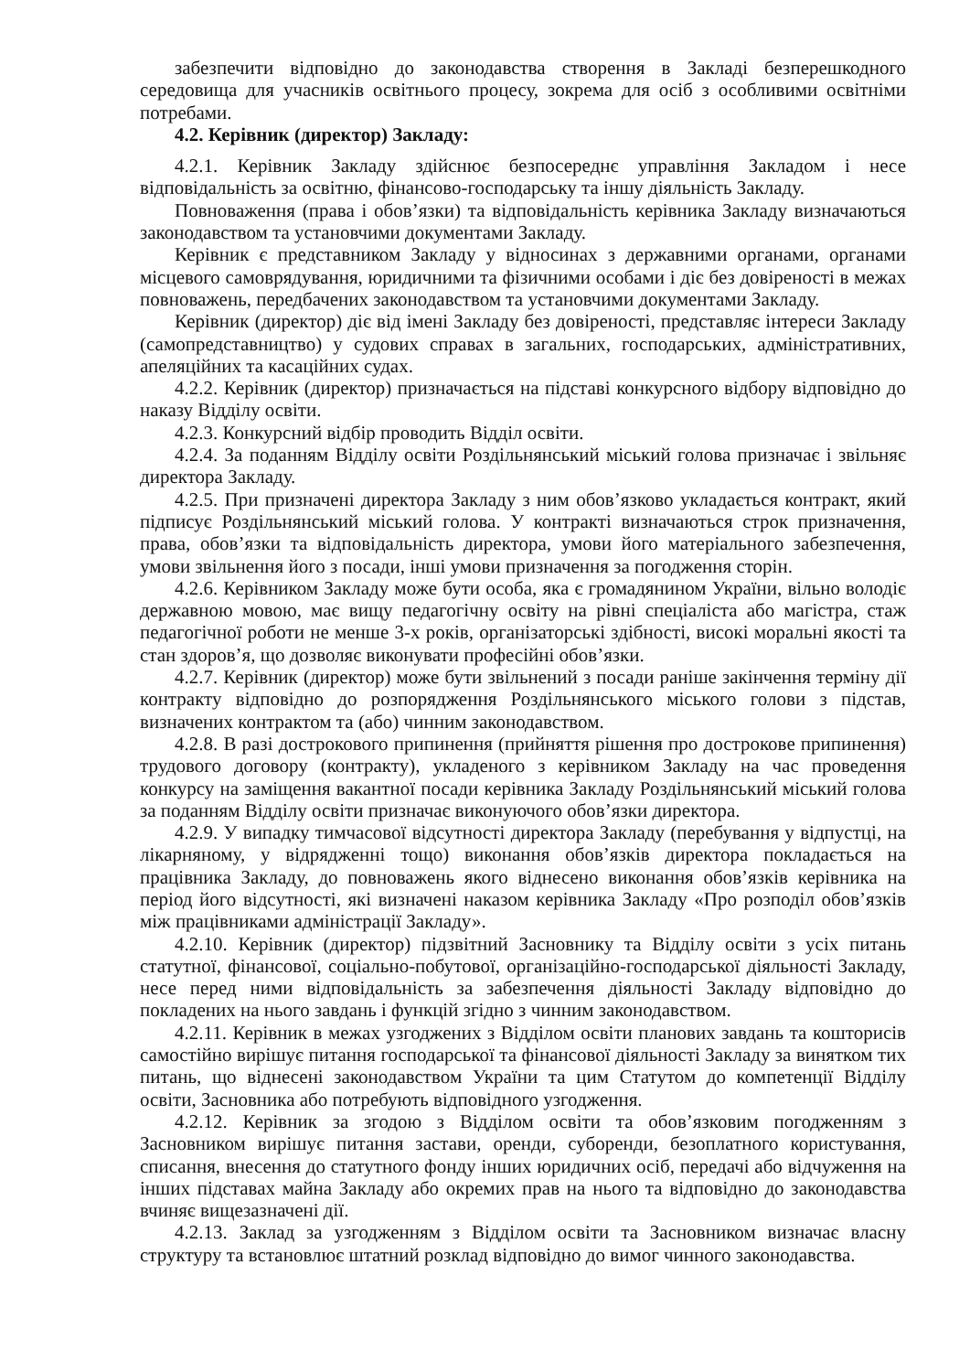забезпечити відповідно до законодавства створення в Закладі безперешкодного середовища для учасників освітнього процесу, зокрема для осіб з особливими освітніми потребами.
4.2. Керівник (директор) Закладу:
4.2.1. Керівник Закладу здійснює безпосереднє управління Закладом і несе відповідальність за освітню, фінансово-господарську та іншу діяльність Закладу.
Повноваження (права і обов’язки) та відповідальність керівника Закладу визначаються законодавством та установчими документами Закладу.
Керівник є представником Закладу у відносинах з державними органами, органами місцевого самоврядування, юридичними та фізичними особами і діє без довіреності в межах повноважень, передбачених законодавством та установчими документами Закладу.
Керівник (директор) діє від імені Закладу без довіреності, представляє інтереси Закладу (самопредставництво) у судових справах в загальних, господарських, адміністративних, апеляційних та касаційних судах.
4.2.2. Керівник (директор) призначається на підставі конкурсного відбору відповідно до наказу Відділу освіти.
4.2.3. Конкурсний відбір проводить Відділ освіти.
4.2.4. За поданням Відділу освіти Роздільнянський міський голова призначає і звільняє директора Закладу.
4.2.5. При призначені директора Закладу з ним обов’язково укладається контракт, який підписує Роздільнянський міський голова. У контракті визначаються строк призначення, права, обов’язки та відповідальність директора, умови його матеріального забезпечення, умови звільнення його з посади, інші умови призначення за погодження сторін.
4.2.6. Керівником Закладу може бути особа, яка є громадянином України, вільно володіє державною мовою, має вищу педагогічну освіту на рівні спеціаліста або магістра, стаж педагогічної роботи не менше 3-х років, організаторські здібності, високі моральні якості та стан здоров’я, що дозволяє виконувати професійні обов’язки.
4.2.7. Керівник (директор) може бути звільнений з посади раніше закінчення терміну дії контракту відповідно до розпорядження Роздільнянського міського голови з підстав, визначених контрактом та (або) чинним законодавством.
4.2.8. В разі дострокового припинення (прийняття рішення про дострокове припинення) трудового договору (контракту), укладеного з керівником Закладу на час проведення конкурсу на заміщення вакантної посади керівника Закладу Роздільнянський міський голова за поданням Відділу освіти призначає виконуючого обов’язки директора.
4.2.9. У випадку тимчасової відсутності директора Закладу (перебування у відпустці, на лікарняному, у відрядженні тощо) виконання обов’язків директора покладається на працівника Закладу, до повноважень якого віднесено виконання обов’язків керівника на період його відсутності, які визначені наказом керівника Закладу «Про розподіл обов’язків між працівниками адміністрації Закладу».
4.2.10. Керівник (директор) підзвітний Засновнику та Відділу освіти з усіх питань статутної, фінансової, соціально-побутової, організаційно-господарської діяльності Закладу, несе перед ними відповідальність за забезпечення діяльності Закладу відповідно до покладених на нього завдань і функцій згідно з чинним законодавством.
4.2.11. Керівник в межах узгоджених з Відділом освіти планових завдань та кошторисів самостійно вирішує питання господарської та фінансової діяльності Закладу за винятком тих питань, що віднесені законодавством України та цим Статутом до компетенції Відділу освіти, Засновника або потребують відповідного узгодження.
4.2.12. Керівник за згодою з Відділом освіти та обов’язковим погодженням з Засновником вирішує питання застави, оренди, суборенди, безоплатного користування, списання, внесення до статутного фонду інших юридичних осіб, передачі або відчуження на інших підставах майна Закладу або окремих прав на нього та відповідно до законодавства вчиняє вищезазначені дії.
4.2.13. Заклад за узгодженням з Відділом освіти та Засновником визначає власну структуру та встановлює штатний розклад відповідно до вимог чинного законодавства.